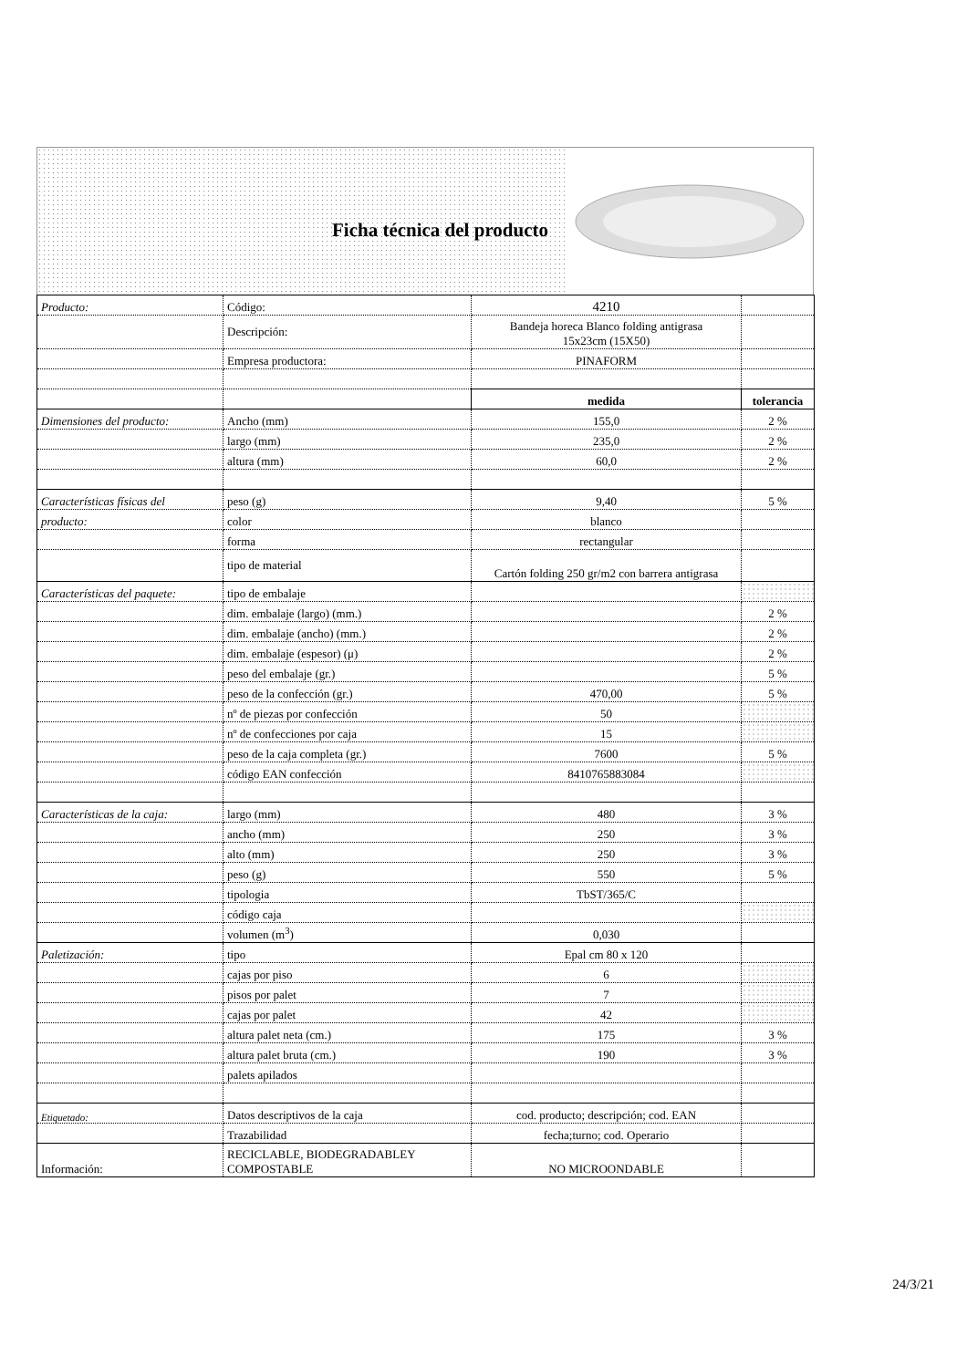Ficha técnica del producto
| Producto: | Código: | 4210 | |
| | Descripción: | Bandeja horeca Blanco folding antigrasa 15x23cm (15X50) | |
| | Empresa productora: | PINAFORM | |
| | | medida | tolerancia |
| Dimensiones del producto: | Ancho (mm) | 155,0 | 2 % |
| | largo (mm) | 235,0 | 2 % |
| | altura (mm) | 60,0 | 2 % |
| Características físicas del | peso (g) | 9,40 | 5 % |
| producto: | color | blanco | |
| | forma | rectangular | |
| | tipo de material | Cartón folding 250 gr/m2 con barrera antigrasa | |
| Características del paquete: | tipo de embalaje | | |
| | dim. embalaje (largo) (mm.) | | 2 % |
| | dim. embalaje (ancho) (mm.) | | 2 % |
| | dim. embalaje (espesor) (μ) | | 2 % |
| | peso del embalaje (gr.) | | 5 % |
| | peso de la confección (gr.) | 470,00 | 5 % |
| | nº de piezas por confección | 50 | |
| | nº de confecciones por caja | 15 | |
| | peso de la caja completa (gr.) | 7600 | 5 % |
| | código EAN confección | 8410765883084 | |
| Características de la caja: | largo (mm) | 480 | 3 % |
| | ancho (mm) | 250 | 3 % |
| | alto (mm) | 250 | 3 % |
| | peso (g) | 550 | 5 % |
| | tipologia | TbST/365/C | |
| | código caja | | |
| | volumen (m<sup>3</sup>) | 0,030 | |
| Paletización: | tipo | Epal cm 80 x 120 | |
| | cajas por piso | 6 | |
| | pisos por palet | 7 | |
| | cajas por palet | 42 | |
| | altura palet neta (cm.) | 175 | 3 % |
| | altura palet bruta (cm.) | 190 | 3 % |
| | palets apilados | | |
| Etiquetado: | Datos descriptivos de la caja | cod. producto; descripción; cod. EAN | |
| | Trazabilidad | fecha;turno; cod. Operario | |
| Información: | RECICLABLE, BIODEGRADABLEY COMPOSTABLE | NO MICROONDABLE | |
24/3/21